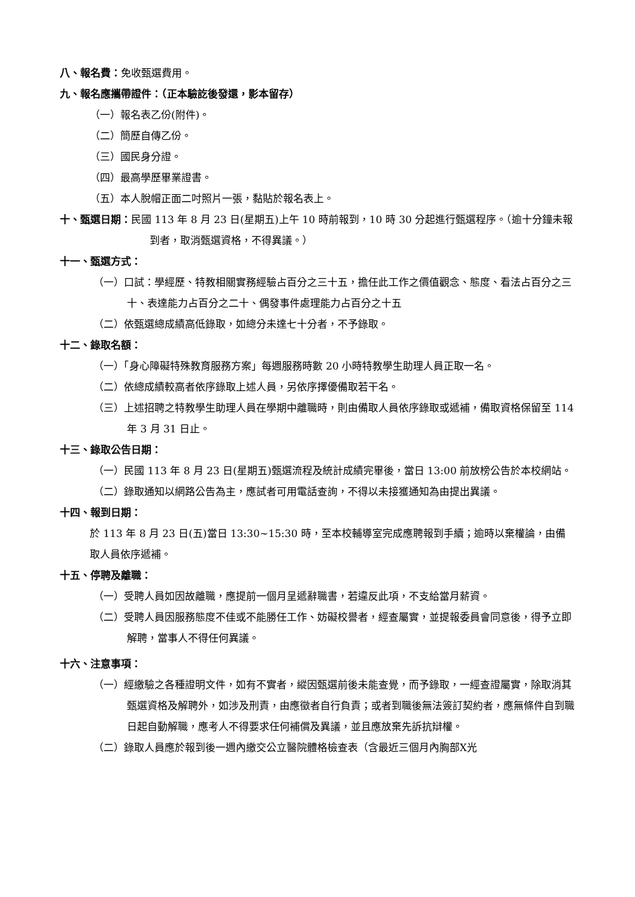八、報名費：免收甄選費用。
九、報名應攜帶證件：（正本驗訖後發還，影本留存）
（一）報名表乙份(附件)。
（二）簡歷自傳乙份。
（三）國民身分證。
（四）最高學歷畢業證書。
（五）本人脫帽正面二吋照片一張，黏貼於報名表上。
十、甄選日期：民國 113 年 8 月 23 日(星期五)上午 10 時前報到，10 時 30 分起進行甄選程序。（逾十分鐘未報到者，取消甄選資格，不得異議。）
十一、甄選方式：
（一）口試：學經歷、特教相關實務經驗占百分之三十五，擔任此工作之價值觀念、態度、看法占百分之三十、表達能力占百分之二十、偶發事件處理能力占百分之十五
（二）依甄選總成績高低錄取，如總分未達七十分者，不予錄取。
十二、錄取名額：
（一）「身心障礙特殊教育服務方案」每週服務時數 20 小時特教學生助理人員正取一名。
（二）依總成績較高者依序錄取上述人員，另依序擇優備取若干名。
（三）上述招聘之特教學生助理人員在學期中離職時，則由備取人員依序錄取或遞補，備取資格保留至 114 年 3 月 31 日止。
十三、錄取公告日期：
（一）民國 113 年 8 月 23 日(星期五)甄選流程及統計成績完畢後，當日 13:00 前放榜公告於本校網站。
（二）錄取通知以網路公告為主，應試者可用電話查詢，不得以未接獲通知為由提出異議。
十四、報到日期：
於 113 年 8 月 23 日(五)當日 13:30~15:30 時，至本校輔導室完成應聘報到手續；逾時以棄權論，由備取人員依序遞補。
十五、停聘及離職：
（一）受聘人員如因故離職，應提前一個月呈遞辭職書，若違反此項，不支給當月薪資。
（二）受聘人員因服務態度不佳或不能勝任工作、妨礙校譽者，經查屬實，並提報委員會同意後，得予立即解聘，當事人不得任何異議。
十六、注意事項：
（一）經繳驗之各種證明文件，如有不實者，縱因甄選前後未能查覺，而予錄取，一經查證屬實，除取消其甄選資格及解聘外，如涉及刑責，由應徵者自行負責；或者到職後無法簽訂契約者，應無條件自到職日起自動解職，應考人不得要求任何補償及異議，並且應放棄先訴抗辯權。
（二）錄取人員應於報到後一週內繳交公立醫院體格檢查表（含最近三個月內胸部X光